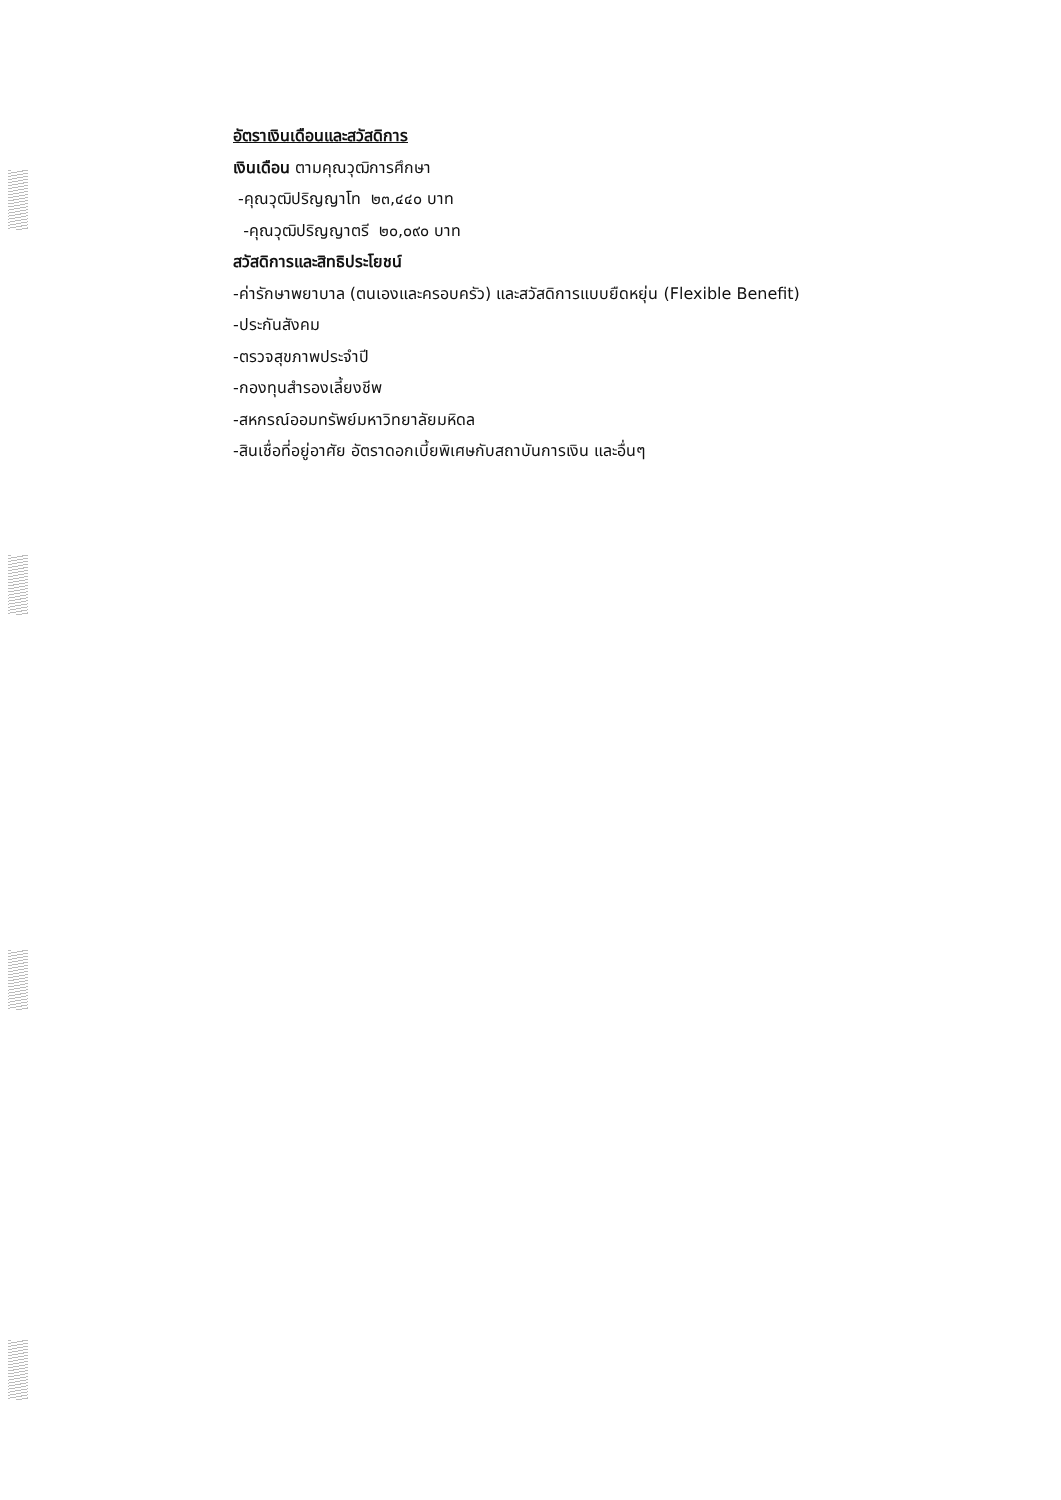อัตราเงินเดือนและสวัสดิการ
เงินเดือน ตามคุณวุฒิการศึกษา
-คุณวุฒิปริญญาโท ๒๓,๔๔๐ บาท
-คุณวุฒิปริญญาตรี ๒๐,๐๙๐ บาท
สวัสดิการและสิทธิประโยชน์
-ค่ารักษาพยาบาล (ตนเองและครอบครัว) และสวัสดิการแบบยืดหยุ่น (Flexible Benefit)
-ประกันสังคม
-ตรวจสุขภาพประจำปี
-กองทุนสำรองเลี้ยงชีพ
-สหกรณ์ออมทรัพย์มหาวิทยาลัยมหิดล
-สินเชื่อที่อยู่อาศัย อัตราดอกเบี้ยพิเศษกับสถาบันการเงิน และอื่นๆ